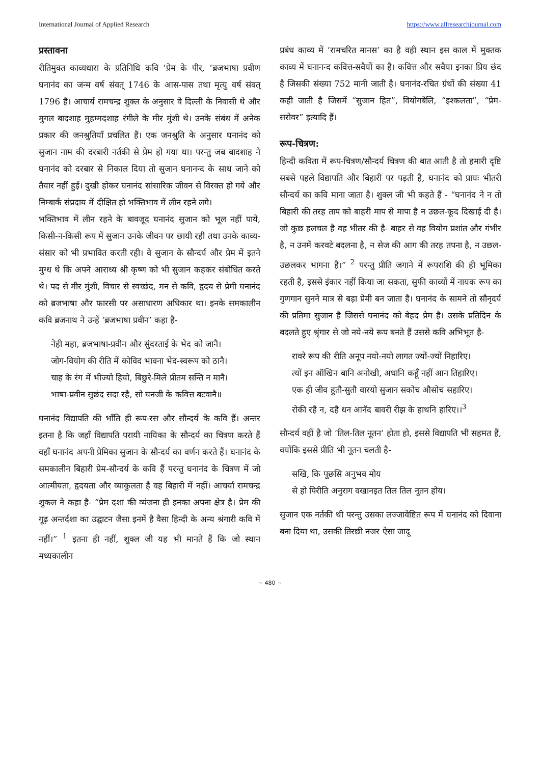International Journal of Applied Research https://www.allresearchjournal.com
प्रस्तावना
रीतिमुक्त काव्यधारा के प्रतिनिधि कवि ‘प्रेम के पीर, ‘ब्रजभाषा प्रवीण घनानंद का जन्म वर्ष संवत् 1746 के आस-पास तथा मृत्यु वर्ष संवत् 1796 है। आचार्य रामचन्द्र शुक्ल के अनुसार वे दिल्ली के निवासी थे और मुगल बादशाह मुहम्मदशाह रंगीले के मीर मुंशी थे। उनके संबंध में अनेक प्रकार की जनश्रुतियाँ प्रचलित हैं। एक जनश्रुति के अनुसार घनानंद को सुजान नाम की दरबारी नर्तकी से प्रेम हो गया था। परन्तु जब बादशाह ने घनानंद को दरबार से निकाल दिया तो सुजान घनानन्द के साथ जाने को तैयार नहीं हुई। दुखी होकर घनानंद सांसारिक जीवन से विरक्त हो गये और निम्बार्क संप्रदाय में दीक्षित हो भक्तिभाव में लीन रहने लगे।
भक्तिभाव में लीन रहने के बावजूद घनानंद सुजान को भूल नहीं पाये, किसी-न-किसी रूप में सुजान उनके जीवन पर छायी रही तथा उनके काव्य-संसार को भी प्रभावित करती रही। वे सुजान के सौन्दर्य और प्रेम में इतने मुग्ध थे कि अपने आराध्य श्री कृष्ण को भी सुजान कहकर संबोधित करते थे। पद से मीर मुंशी, विचार से स्वच्छंद, मन से कवि, हृदय से प्रेमी घनानंद को ब्रजभाषा और फारसी पर असाधारण अधिकार था। इनके समकालीन कवि ब्रजनाथ ने उन्हें ‘ब्रजभाषा प्रवीन’ कहा है-
नेही महा, ब्रजभाषा-प्रवीन और सुंदरताई के भेद को जानै।
जोग-वियोग की रीति में कोविद भावना भेद-स्वरूप को ठानै।
चाह के रंग में भीज्यो हियो, बिछुरे-मिले प्रीतम सन्ति न मानै।
भाषा-प्रवीन सुछंद सदा रहै, सो घनजी के कवित्त बटवानै॥
घनानंद विद्यापति की भाँति ही रूप-रस और सौन्दर्य के कवि हैं। अन्तर इतना है कि जहाँ विद्यापति परायी नायिका के सौन्दर्य का चित्रण करते हैं वहाँ घनानंद अपनी प्रेमिका सुजान के सौन्दर्य का वर्णन करते हैं। घनानंद के समकालीन बिहारी प्रेम-सौन्दर्य के कवि हैं परन्तु घनानंद के चित्रण में जो आत्मीयता, हृदयता और व्याकुलता है वह बिहारी में नहीं। आचर्या रामचन्द्र शुकल ने कहा है- “प्रेम दशा की व्यंजना ही इनका अपना क्षेत्र है। प्रेम की गूढ़ अन्तर्दशा का उद्घाटन जैसा इनमें है वैसा हिन्दी के अन्य श्रंगारी कवि में नहीं।” <sup>1</sup> इतना ही नहीं, शुक्ल जी यह भी मानते हैं कि जो स्थान मध्यकालीन
प्रबंध काव्य में ‘रामचरित मानस’ का है वही स्थान इस काल में मुक्तक काव्य में घनानन्द कवित्त-सवैयों का है। कवित्त और सवैया इनका प्रिय छंद है जिसकी संख्या 752 मानी जाती है। घनानंद-रचित ग्रंथों की संख्या 41 कही जाती है जिसमें “सुजान हित”, वियोगबेलि, “इश्कलता”, “प्रेम-सरोवर” इत्यादि हैं।
रूप-चित्रण:
हिन्दी कविता में रूप-चित्रण/सौन्दर्य चित्रण की बात आती है तो हमारी दृष्टि सबसे पहले विद्यापति और बिहारी पर पड़ती है, घनानंद को प्रायः भीतरी सौन्दर्य का कवि माना जाता है। शुक्ल जी भी कहते हैं - “घनानंद ने न तो बिहारी की तरह ताप को बाहरी माप से मापा है न उछल-कूद दिखाई दी है। जो कुछ हलचल है वह भीतर की है- बाहर से वह वियोग प्रशांत और गंभीर है, न उनमें करवटे बदलना है, न सेज की आग की तरह तपना है, न उछल-उछलकर भागना है।” <sup>2</sup> परन्तु प्रीति जगाने में रूपराशि की ही भूमिका रहती है, इससे इंकार नहीं किया जा सकता, सुफी काव्यों में नायक रूप का गुणगान सुनने मात्र से बड़ा प्रेमी बन जाता है। घनानंद के सामने तो सौनृदर्य की प्रतिमा सुजान है जिससे घनानंद को बेहद प्रेम है। उसके प्रतिदिन के बदलते हुए श्रृंगार से जो नये-नये रूप बनते हैं उससे कवि अभिभूत है-
रावरे रूप की रीति अनूप नयो-नयो लागत ज्यों-ज्यों निहारिए।
त्यों इन ऑखिन बानि अनोखी, अधानि कहूँ नहीं आन तिहारिए।
एक ही जीव हुतौ-सुतौ वारयो सुजान सकोच औसोच सहारिए।
रोकी रहै न, दहै धन आनॅद बावरी रीझ के हाथनि हारिए।।<sup>3</sup>
सौन्दर्य वहीं है जो ‘तिल-तिल नूतन’ होता हो, इससे विद्यापति भी सहमत हैं, क्योंकि इससे प्रीति भी नूतन चलती है-
सखि, कि पूछसि अनुभव मोय
से हो पिरीति अनुराग वखानइत तिल तिल नूतन होय।
सुजान एक नर्तकी थी परन्तु उसका लज्जावेष्टित रूप में घनानंद को दिवाना बना दिया था, उसकी तिरछी नजर ऐसा जादू
~ 480 ~